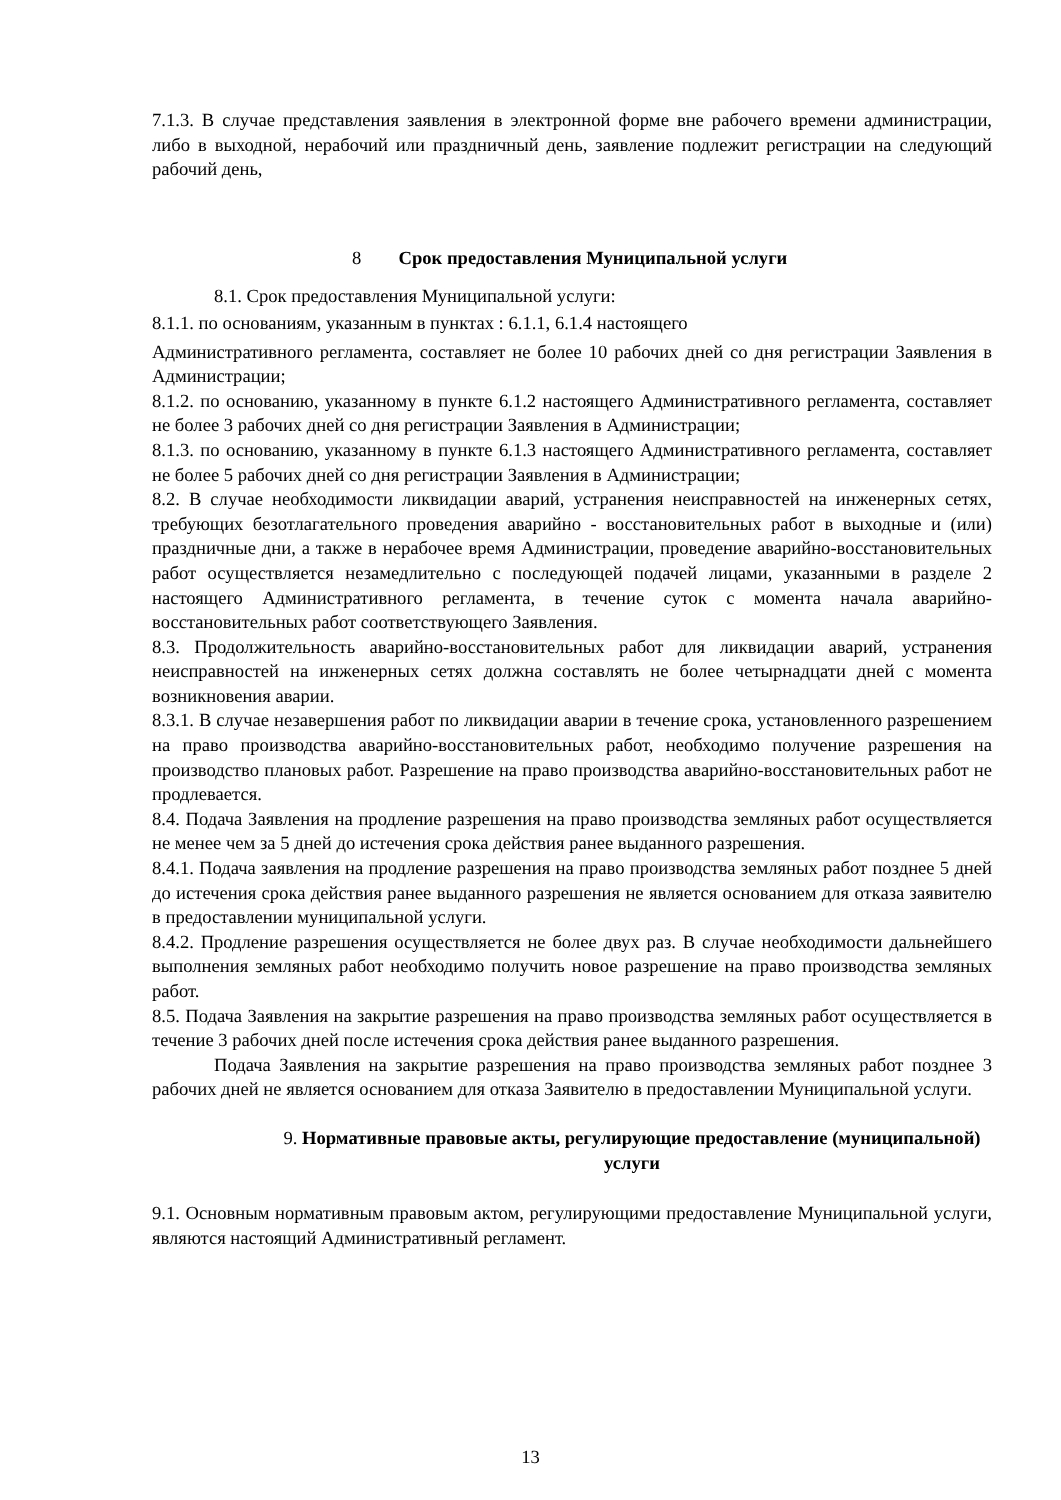7.1.3. В случае представления заявления в электронной форме вне рабочего времени администрации, либо в выходной, нерабочий или праздничный день, заявление подлежит регистрации на следующий рабочий день,
8 Срок предоставления Муниципальной услуги
8.1. Срок предоставления Муниципальной услуги:
8.1.1. по основаниям, указанным в пунктах : 6.1.1, 6.1.4 настоящего
Административного регламента, составляет не более 10 рабочих дней со дня регистрации Заявления в Администрации;
8.1.2. по основанию, указанному в пункте 6.1.2 настоящего Административного регламента, составляет не более 3 рабочих дней со дня регистрации Заявления в Администрации;
8.1.3. по основанию, указанному в пункте 6.1.3 настоящего Административного регламента, составляет не более 5 рабочих дней со дня регистрации Заявления в Администрации;
8.2. В случае необходимости ликвидации аварий, устранения неисправностей на инженерных сетях, требующих безотлагательного проведения аварийно - восстановительных работ в выходные и (или) праздничные дни, а также в нерабочее время Администрации, проведение аварийно-восстановительных работ осуществляется незамедлительно с последующей подачей лицами, указанными в разделе 2 настоящего Административного регламента, в течение суток с момента начала аварийно-восстановительных работ соответствующего Заявления.
8.3. Продолжительность аварийно-восстановительных работ для ликвидации аварий, устранения неисправностей на инженерных сетях должна составлять не более четырнадцати дней с момента возникновения аварии.
8.3.1. В случае незавершения работ по ликвидации аварии в течение срока, установленного разрешением на право производства аварийно-восстановительных работ, необходимо получение разрешения на производство плановых работ. Разрешение на право производства аварийно-восстановительных работ не продлевается.
8.4. Подача Заявления на продление разрешения на право производства земляных работ осуществляется не менее чем за 5 дней до истечения срока действия ранее выданного разрешения.
8.4.1. Подача заявления на продление разрешения на право производства земляных работ позднее 5 дней до истечения срока действия ранее выданного разрешения не является основанием для отказа заявителю в предоставлении муниципальной услуги.
8.4.2. Продление разрешения осуществляется не более двух раз. В случае необходимости дальнейшего выполнения земляных работ необходимо получить новое разрешение на право производства земляных работ.
8.5. Подача Заявления на закрытие разрешения на право производства земляных работ осуществляется в течение 3 рабочих дней после истечения срока действия ранее выданного разрешения.
Подача Заявления на закрытие разрешения на право производства земляных работ позднее 3 рабочих дней не является основанием для отказа Заявителю в предоставлении Муниципальной услуги.
9. Нормативные правовые акты, регулирующие предоставление (муниципальной) услуги
9.1. Основным нормативным правовым актом, регулирующими предоставление Муниципальной услуги, являются настоящий Административный регламент.
13